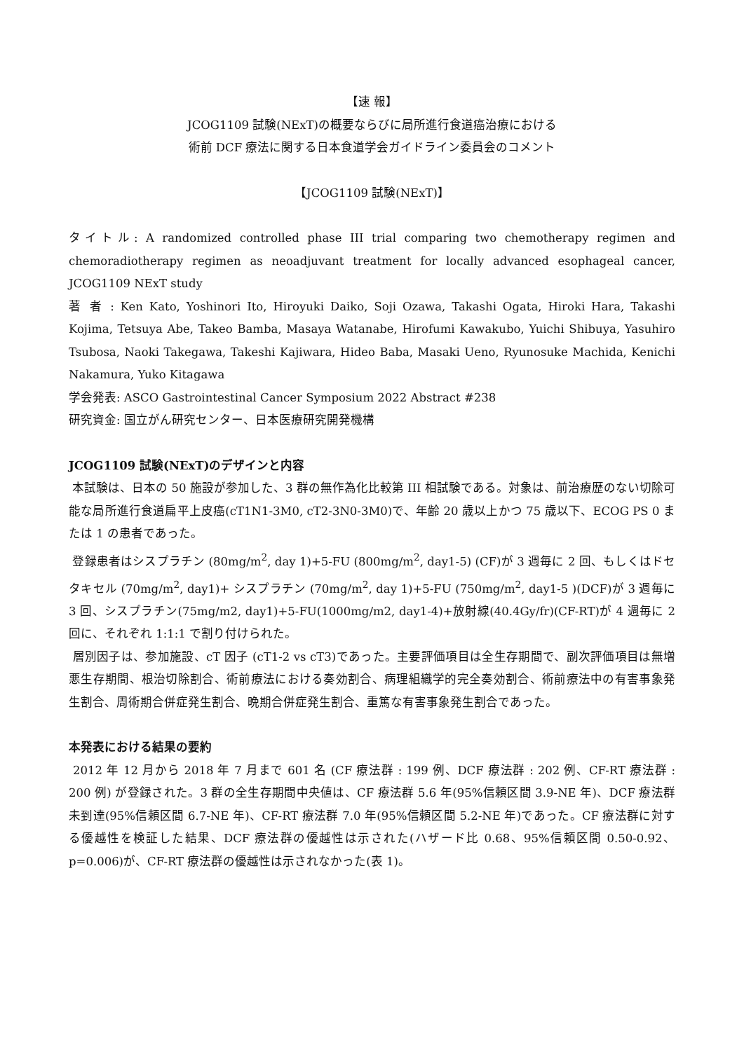【速 報】
JCOG1109 試験(NExT)の概要ならびに局所進行食道癌治療における
術前 DCF 療法に関する日本食道学会ガイドライン委員会のコメント
【JCOG1109 試験(NExT)】
タイトル: A randomized controlled phase III trial comparing two chemotherapy regimen and chemoradiotherapy regimen as neoadjuvant treatment for locally advanced esophageal cancer, JCOG1109 NExT study
著 者 : Ken Kato, Yoshinori Ito, Hiroyuki Daiko, Soji Ozawa, Takashi Ogata, Hiroki Hara, Takashi Kojima, Tetsuya Abe, Takeo Bamba, Masaya Watanabe, Hirofumi Kawakubo, Yuichi Shibuya, Yasuhiro Tsubosa, Naoki Takegawa, Takeshi Kajiwara, Hideo Baba, Masaki Ueno, Ryunosuke Machida, Kenichi Nakamura, Yuko Kitagawa
学会発表: ASCO Gastrointestinal Cancer Symposium 2022 Abstract #238
研究資金: 国立がん研究センター、日本医療研究開発機構
JCOG1109 試験(NExT)のデザインと内容
本試験は、日本の 50 施設が参加した、3 群の無作為化比較第 III 相試験である。対象は、前治療歴のない切除可能な局所進行食道扁平上皮癌(cT1N1-3M0, cT2-3N0-3M0)で、年齢 20 歳以上かつ 75 歳以下、ECOG PS 0 または 1 の患者であった。
登録患者はシスプラチン (80mg/m<sup>2</sup>, day 1)+5-FU (800mg/m<sup>2</sup>, day1-5) (CF)が 3 週毎に 2 回、もしくはドセタキセル (70mg/m<sup>2</sup>, day1)+ シスプラチン (70mg/m<sup>2</sup>, day 1)+5-FU (750mg/m<sup>2</sup>, day1-5 )(DCF)が 3 週毎に 3 回、シスプラチン(75mg/m2, day1)+5-FU(1000mg/m2, day1-4)+放射線(40.4Gy/fr)(CF-RT)が 4 週毎に 2 回に、それぞれ 1:1:1 で割り付けられた。
層別因子は、参加施設、cT 因子 (cT1-2 vs cT3)であった。主要評価項目は全生存期間で、副次評価項目は無増悪生存期間、根治切除割合、術前療法における奏効割合、病理組織学的完全奏効割合、術前療法中の有害事象発生割合、周術期合併症発生割合、晩期合併症発生割合、重篤な有害事象発生割合であった。
本発表における結果の要約
2012 年 12 月から 2018 年 7 月まで 601 名 (CF 療法群 : 199 例、DCF 療法群 : 202 例、CF-RT 療法群 : 200 例) が登録された。3 群の全生存期間中央値は、CF 療法群 5.6 年(95%信頼区間 3.9-NE 年)、DCF 療法群未到達(95%信頼区間 6.7-NE 年)、CF-RT 療法群 7.0 年(95%信頼区間 5.2-NE 年)であった。CF 療法群に対する優越性を検証した結果、DCF 療法群の優越性は示された(ハザード比 0.68、95%信頼区間 0.50-0.92、p=0.006)が、CF-RT 療法群の優越性は示されなかった(表 1)。